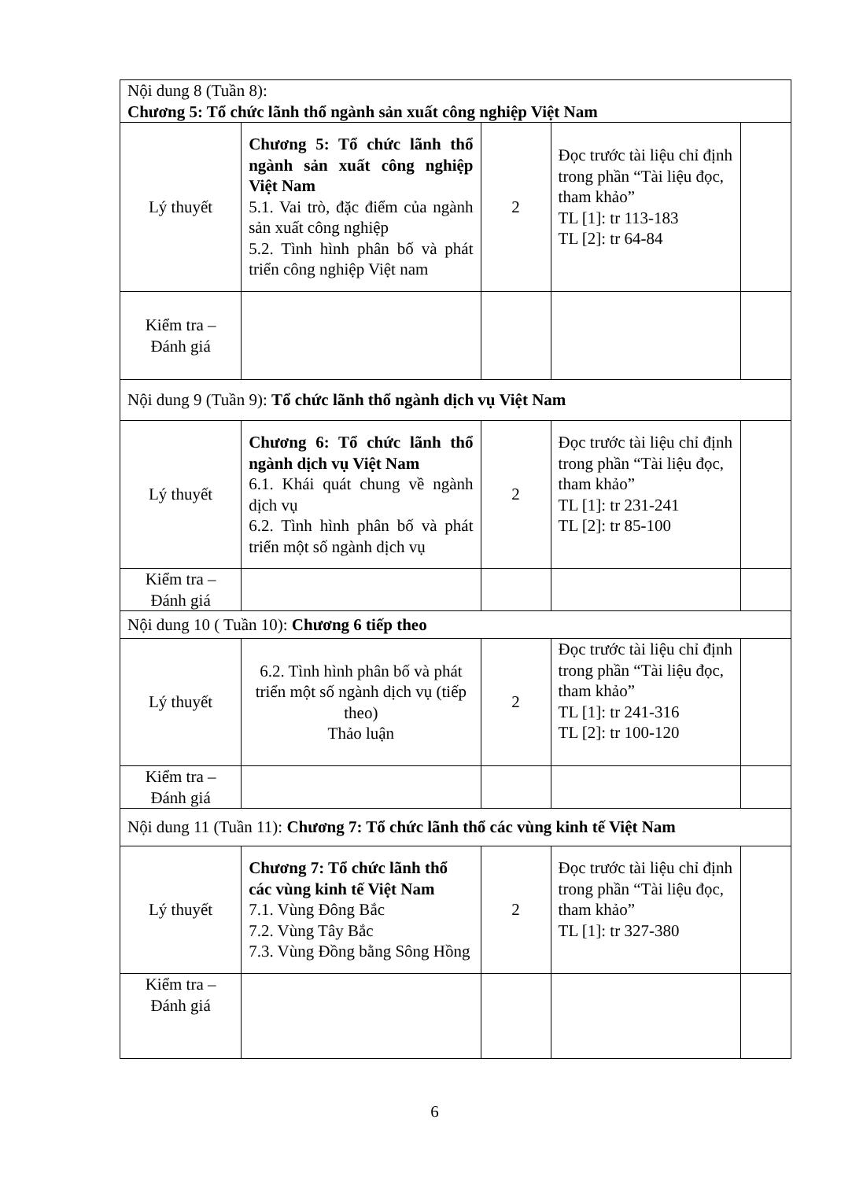| Nội dung 8 (Tuần 8): Chương 5: Tổ chức lãnh thổ ngành sản xuất công nghiệp Việt Nam | | | | |
| Lý thuyết | Chương 5: Tổ chức lãnh thổ ngành sản xuất công nghiệp Việt Nam 5.1. Vai trò, đặc điểm của ngành sản xuất công nghiệp 5.2. Tình hình phân bố và phát triển công nghiệp Việt nam | 2 | Đọc trước tài liệu chỉ định trong phần “Tài liệu đọc, tham khảo” TL [1]: tr 113-183 TL [2]: tr 64-84 | |
| Kiểm tra – Đánh giá | | | | |
| Nội dung 9 (Tuần 9): Tổ chức lãnh thổ ngành dịch vụ Việt Nam | | | | |
| Lý thuyết | Chương 6: Tổ chức lãnh thổ ngành dịch vụ Việt Nam 6.1. Khái quát chung về ngành dịch vụ 6.2. Tình hình phân bố và phát triển một số ngành dịch vụ | 2 | Đọc trước tài liệu chỉ định trong phần “Tài liệu đọc, tham khảo” TL [1]: tr 231-241 TL [2]: tr 85-100 | |
| Kiểm tra – Đánh giá | | | | |
| Nội dung 10 ( Tuần 10): Chương 6 tiếp theo | | | | |
| Lý thuyết | 6.2. Tình hình phân bố và phát triển một số ngành dịch vụ (tiếp theo) Thảo luận | 2 | Đọc trước tài liệu chỉ định trong phần “Tài liệu đọc, tham khảo” TL [1]: tr 241-316 TL [2]: tr 100-120 | |
| Kiểm tra – Đánh giá | | | | |
| Nội dung 11 (Tuần 11): Chương 7: Tổ chức lãnh thổ các vùng kinh tế Việt Nam | | | | |
| Lý thuyết | Chương 7: Tổ chức lãnh thổ các vùng kinh tế Việt Nam 7.1. Vùng Đông Bắc 7.2. Vùng Tây Bắc 7.3. Vùng Đồng bằng Sông Hồng | 2 | Đọc trước tài liệu chỉ định trong phần “Tài liệu đọc, tham khảo” TL [1]: tr 327-380 | |
| Kiểm tra – Đánh giá | | | | |
6